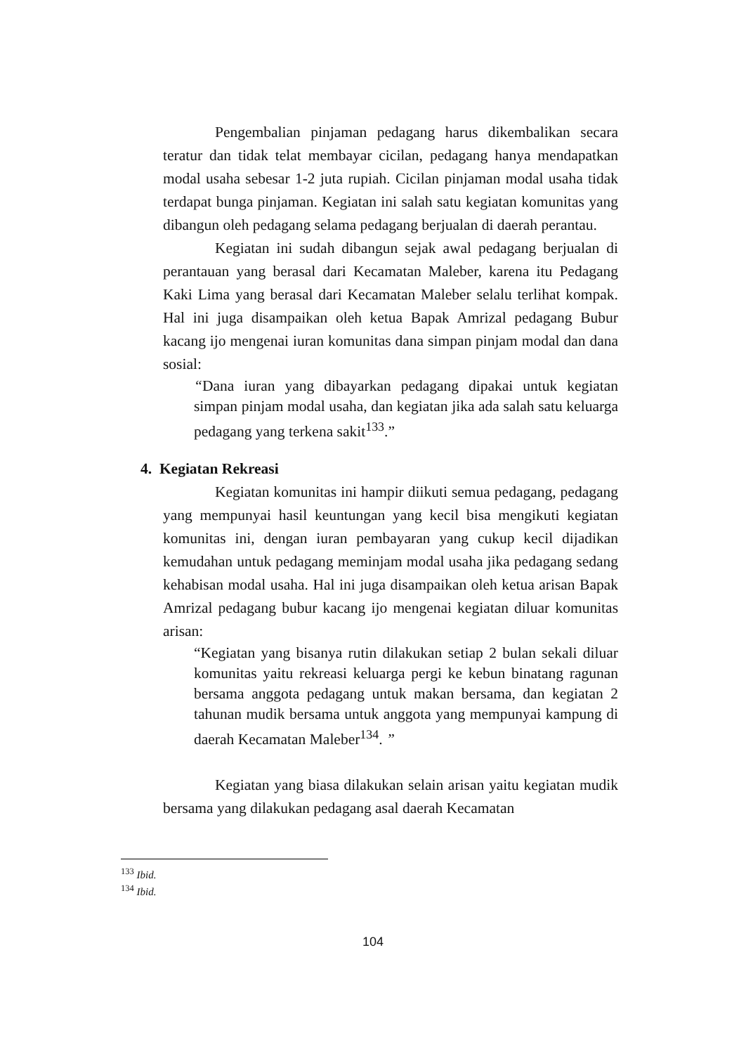Pengembalian pinjaman pedagang harus dikembalikan secara teratur dan tidak telat membayar cicilan, pedagang hanya mendapatkan modal usaha sebesar 1-2 juta rupiah. Cicilan pinjaman modal usaha tidak terdapat bunga pinjaman. Kegiatan ini salah satu kegiatan komunitas yang dibangun oleh pedagang selama pedagang berjualan di daerah perantau.
Kegiatan ini sudah dibangun sejak awal pedagang berjualan di perantauan yang berasal dari Kecamatan Maleber, karena itu Pedagang Kaki Lima yang berasal dari Kecamatan Maleber selalu terlihat kompak. Hal ini juga disampaikan oleh ketua Bapak Amrizal pedagang Bubur kacang ijo mengenai iuran komunitas dana simpan pinjam modal dan dana sosial:
“Dana iuran yang dibayarkan pedagang dipakai untuk kegiatan simpan pinjam modal usaha, dan kegiatan jika ada salah satu keluarga pedagang yang terkena sakit<sup>133</sup>.”
4. Kegiatan Rekreasi
Kegiatan komunitas ini hampir diikuti semua pedagang, pedagang yang mempunyai hasil keuntungan yang kecil bisa mengikuti kegiatan komunitas ini, dengan iuran pembayaran yang cukup kecil dijadikan kemudahan untuk pedagang meminjam modal usaha jika pedagang sedang kehabisan modal usaha. Hal ini juga disampaikan oleh ketua arisan Bapak Amrizal pedagang bubur kacang ijo mengenai kegiatan diluar komunitas arisan:
“Kegiatan yang bisanya rutin dilakukan setiap 2 bulan sekali diluar komunitas yaitu rekreasi keluarga pergi ke kebun binatang ragunan bersama anggota pedagang untuk makan bersama, dan kegiatan 2 tahunan mudik bersama untuk anggota yang mempunyai kampung di daerah Kecamatan Maleber<sup>134</sup>. ”
Kegiatan yang biasa dilakukan selain arisan yaitu kegiatan mudik bersama yang dilakukan pedagang asal daerah Kecamatan
<sup>133</sup> Ibid.
<sup>134</sup> Ibid.
104